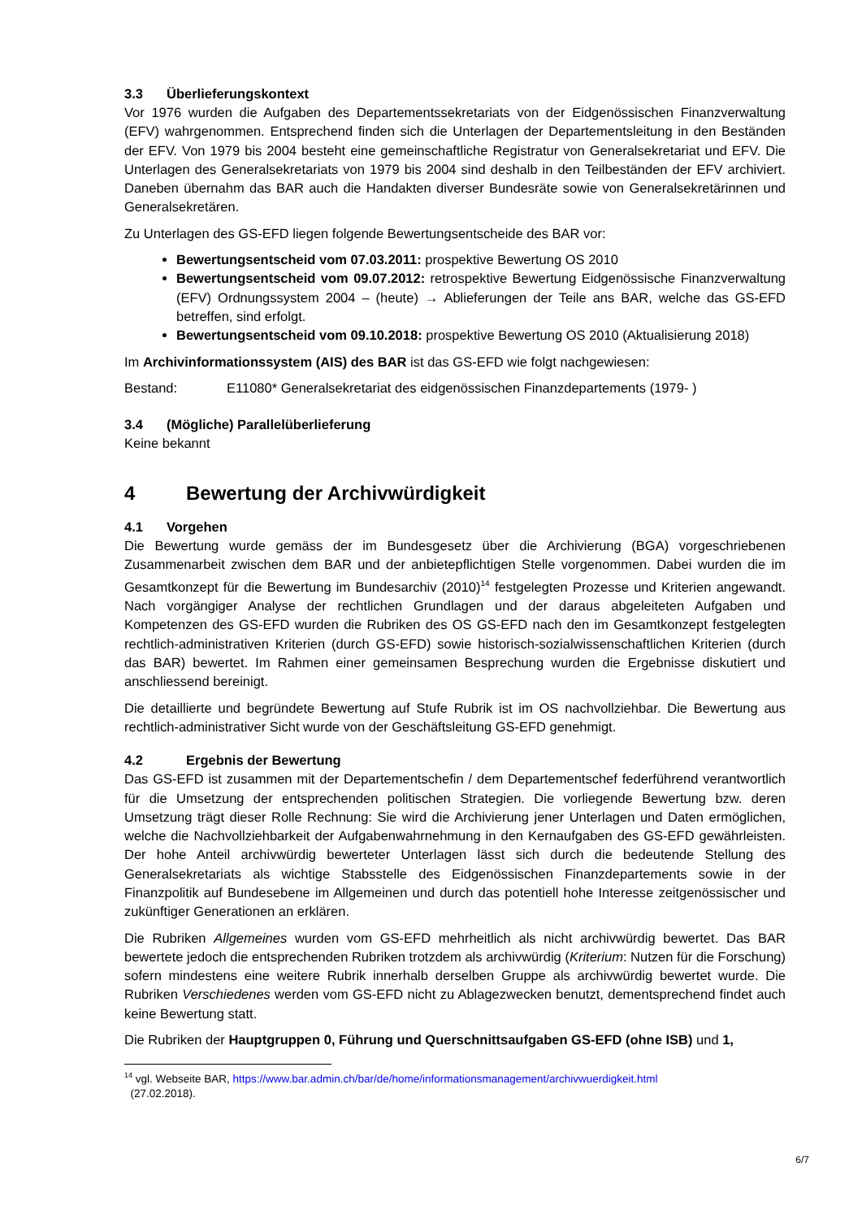3.3 Überlieferungskontext
Vor 1976 wurden die Aufgaben des Departementssekretariats von der Eidgenössischen Finanzverwaltung (EFV) wahrgenommen. Entsprechend finden sich die Unterlagen der Departementsleitung in den Beständen der EFV. Von 1979 bis 2004 besteht eine gemeinschaftliche Registratur von Generalsekretariat und EFV. Die Unterlagen des Generalsekretariats von 1979 bis 2004 sind deshalb in den Teilbeständen der EFV archiviert. Daneben übernahm das BAR auch die Handakten diverser Bundesräte sowie von Generalsekretärinnen und Generalsekretären.
Zu Unterlagen des GS-EFD liegen folgende Bewertungsentscheide des BAR vor:
Bewertungsentscheid vom 07.03.2011: prospektive Bewertung OS 2010
Bewertungsentscheid vom 09.07.2012: retrospektive Bewertung Eidgenössische Finanzverwaltung (EFV) Ordnungssystem 2004 – (heute) → Ablieferungen der Teile ans BAR, welche das GS-EFD betreffen, sind erfolgt.
Bewertungsentscheid vom 09.10.2018: prospektive Bewertung OS 2010 (Aktualisierung 2018)
Im Archivinformationssystem (AIS) des BAR ist das GS-EFD wie folgt nachgewiesen:
Bestand: E11080* Generalsekretariat des eidgenössischen Finanzdepartements (1979- )
3.4 (Mögliche) Parallelüberlieferung
Keine bekannt
4 Bewertung der Archivwürdigkeit
4.1 Vorgehen
Die Bewertung wurde gemäss der im Bundesgesetz über die Archivierung (BGA) vorgeschriebenen Zusammenarbeit zwischen dem BAR und der anbietepflichtigen Stelle vorgenommen. Dabei wurden die im Gesamtkonzept für die Bewertung im Bundesarchiv (2010)<sup>14</sup> festgelegten Prozesse und Kriterien angewandt. Nach vorgängiger Analyse der rechtlichen Grundlagen und der daraus abgeleiteten Aufgaben und Kompetenzen des GS-EFD wurden die Rubriken des OS GS-EFD nach den im Gesamtkonzept festgelegten rechtlich-administrativen Kriterien (durch GS-EFD) sowie historisch-sozialwissenschaftlichen Kriterien (durch das BAR) bewertet. Im Rahmen einer gemeinsamen Besprechung wurden die Ergebnisse diskutiert und anschliessend bereinigt.
Die detaillierte und begründete Bewertung auf Stufe Rubrik ist im OS nachvollziehbar. Die Bewertung aus rechtlich-administrativer Sicht wurde von der Geschäftsleitung GS-EFD genehmigt.
4.2 Ergebnis der Bewertung
Das GS-EFD ist zusammen mit der Departementschefin / dem Departementschef federführend verantwortlich für die Umsetzung der entsprechenden politischen Strategien. Die vorliegende Bewertung bzw. deren Umsetzung trägt dieser Rolle Rechnung: Sie wird die Archivierung jener Unterlagen und Daten ermöglichen, welche die Nachvollziehbarkeit der Aufgabenwahrnehmung in den Kernaufgaben des GS-EFD gewährleisten. Der hohe Anteil archivwürdig bewerteter Unterlagen lässt sich durch die bedeutende Stellung des Generalsekretariats als wichtige Stabsstelle des Eidgenössischen Finanzdepartements sowie in der Finanzpolitik auf Bundesebene im Allgemeinen und durch das potentiell hohe Interesse zeitgenössischer und zukünftiger Generationen an erklären.
Die Rubriken Allgemeines wurden vom GS-EFD mehrheitlich als nicht archivwürdig bewertet. Das BAR bewertete jedoch die entsprechenden Rubriken trotzdem als archivwürdig (Kriterium: Nutzen für die Forschung) sofern mindestens eine weitere Rubrik innerhalb derselben Gruppe als archivwürdig bewertet wurde. Die Rubriken Verschiedenes werden vom GS-EFD nicht zu Ablagezwecken benutzt, dementsprechend findet auch keine Bewertung statt.
Die Rubriken der Hauptgruppen 0, Führung und Querschnittsaufgaben GS-EFD (ohne ISB) und 1,
<sup>14</sup> vgl. Webseite BAR, https://www.bar.admin.ch/bar/de/home/informationsmanagement/archivwuerdigkeit.html
(27.02.2018).
6/7